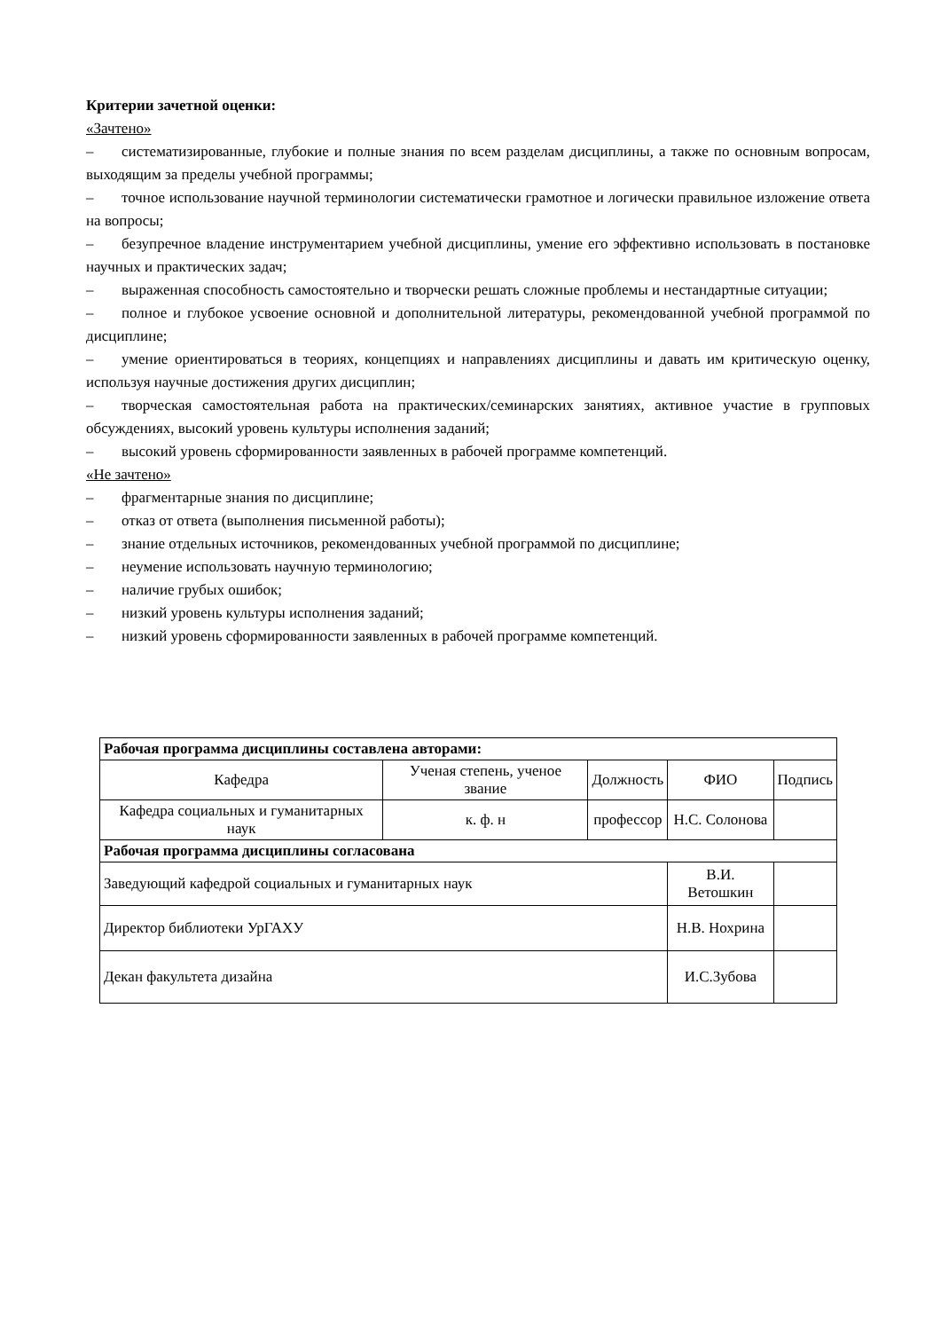Критерии зачетной оценки:
«Зачтено»
– систематизированные, глубокие и полные знания по всем разделам дисциплины, а также по основным вопросам, выходящим за пределы учебной программы;
– точное использование научной терминологии систематически грамотное и логически правильное изложение ответа на вопросы;
– безупречное владение инструментарием учебной дисциплины, умение его эффективно использовать в постановке научных и практических задач;
– выраженная способность самостоятельно и творчески решать сложные проблемы и нестандартные ситуации;
– полное и глубокое усвоение основной и дополнительной литературы, рекомендованной учебной программой по дисциплине;
– умение ориентироваться в теориях, концепциях и направлениях дисциплины и давать им критическую оценку, используя научные достижения других дисциплин;
– творческая самостоятельная работа на практических/семинарских занятиях, активное участие в групповых обсуждениях, высокий уровень культуры исполнения заданий;
– высокий уровень сформированности заявленных в рабочей программе компетенций.
«Не зачтено»
– фрагментарные знания по дисциплине;
– отказ от ответа (выполнения письменной работы);
– знание отдельных источников, рекомендованных учебной программой по дисциплине;
– неумение использовать научную терминологию;
– наличие грубых ошибок;
– низкий уровень культуры исполнения заданий;
– низкий уровень сформированности заявленных в рабочей программе компетенций.
| Рабочая программа дисциплины составлена авторами: | | | | |
| --- | --- | --- | --- | --- |
| Кафедра | Ученая степень, ученое звание | Должность | ФИО | Подпись |
| Кафедра социальных и гуманитарных наук | к. ф. н | профессор | Н.С. Солонова | |
| Рабочая программа дисциплины согласована | | | | |
| Заведующий кафедрой социальных и гуманитарных наук | | | В.И. Ветошкин | |
| Директор библиотеки УрГАХУ | | | Н.В. Нохрина | |
| Декан факультета дизайна | | | И.С.Зубова | |